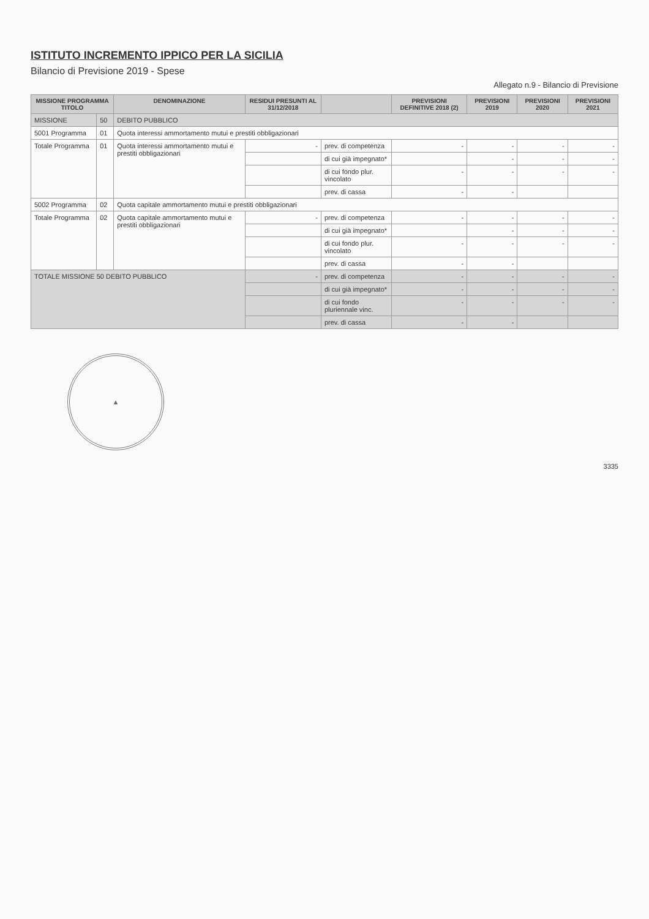ISTITUTO INCREMENTO IPPICO PER LA SICILIA
Bilancio di Previsione 2019 - Spese
Allegato n.9 - Bilancio di Previsione
| MISSIONE PROGRAMMA TITOLO | | DENOMINAZIONE | RESIDUI PRESUNTI AL 31/12/2018 | | PREVISIONI DEFINITIVE 2018 (2) | PREVISIONI 2019 | PREVISIONI 2020 | PREVISIONI 2021 |
| --- | --- | --- | --- | --- | --- | --- | --- | --- |
| MISSIONE | 50 | DEBITO PUBBLICO | | | | | | |
| 5001 Programma | 01 | Quota interessi ammortamento mutui e prestiti obbligazionari | | | | | | |
| Totale Programma | 01 | Quota interessi ammortamento mutui e prestiti obbligazionari | - | prev. di competenza | - | - | - | - |
| | | | | di cui già impegnato* | | - | - | - |
| | | | | di cui fondo plur. vincolato | - | - | - | - |
| | | | | prev. di cassa | - | - | | |
| 5002 Programma | 02 | Quota capitale ammortamento mutui e prestiti obbligazionari | | | | | | |
| Totale Programma | 02 | Quota capitale ammortamento mutui e prestiti obbligazionari | - | prev. di competenza | - | - | - | - |
| | | | | di cui già impegnato* | | - | - | - |
| | | | | di cui fondo plur. vincolato | - | - | - | - |
| | | | | prev. di cassa | - | - | | |
| TOTALE MISSIONE 50 DEBITO PUBBLICO | | | - | prev. di competenza | - | - | - | - |
| | | | | di cui già impegnato* | - | - | - | - |
| | | | | di cui fondo pluriennale vinc. | - | - | - | - |
| | | | | prev. di cassa | - | - | | |
▲
3335